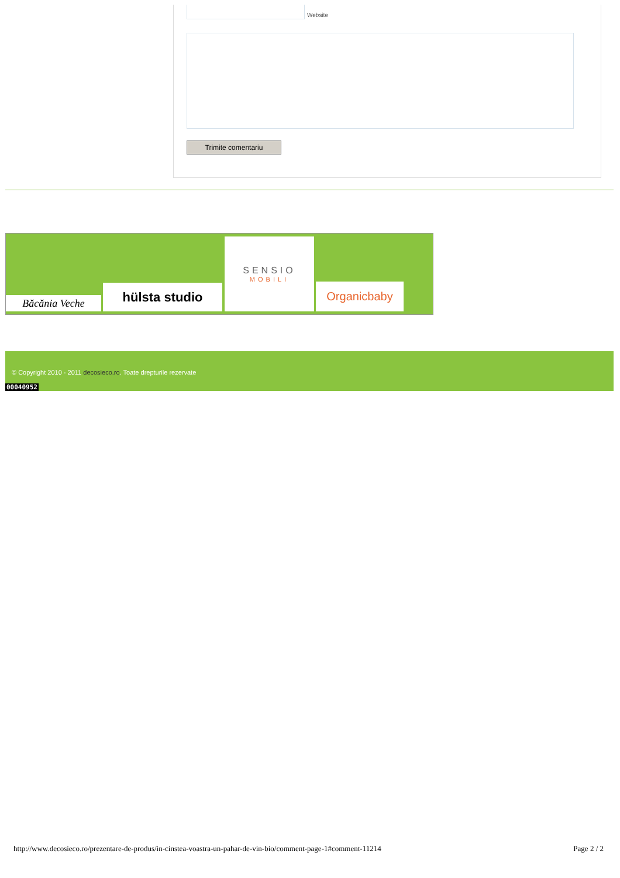Website
Trimite comentariu
Băcănia Veche
hülsta studio
SENSIO
MOBILI
Organicbaby
© Copyright 2010 - 2011 decosieco.ro. Toate drepturile rezervate
00040952
http://www.decosieco.ro/prezentare-de-produs/in-cinstea-voastra-un-pahar-de-vin-bio/comment-page-1#comment-11214
Page 2 / 2